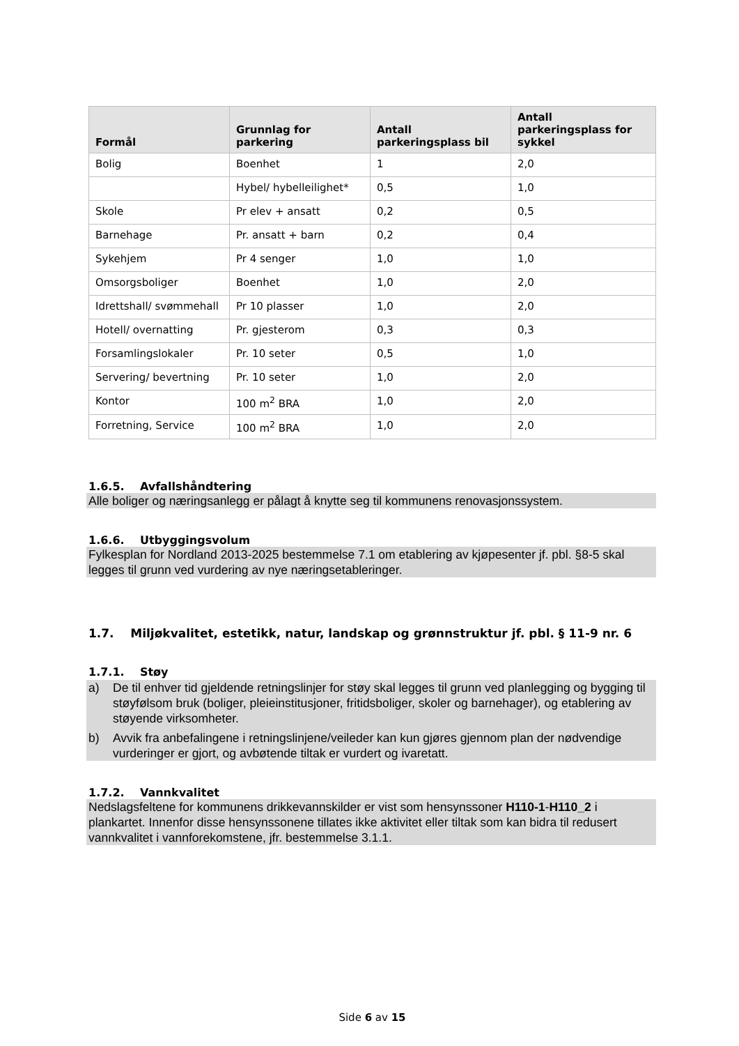| Formål | Grunnlag for parkering | Antall parkeringsplass bil | Antall parkeringsplass for sykkel |
| --- | --- | --- | --- |
| Bolig | Boenhet | 1 | 2,0 |
| | Hybel/ hybelleilighet* | 0,5 | 1,0 |
| Skole | Pr elev + ansatt | 0,2 | 0,5 |
| Barnehage | Pr. ansatt + barn | 0,2 | 0,4 |
| Sykehjem | Pr 4 senger | 1,0 | 1,0 |
| Omsorgsboliger | Boenhet | 1,0 | 2,0 |
| Idrettshall/ svømmehall | Pr 10 plasser | 1,0 | 2,0 |
| Hotell/ overnatting | Pr. gjesterom | 0,3 | 0,3 |
| Forsamlingslokaler | Pr. 10 seter | 0,5 | 1,0 |
| Servering/ bevertning | Pr. 10 seter | 1,0 | 2,0 |
| Kontor | 100 m<sup>2</sup> BRA | 1,0 | 2,0 |
| Forretning, Service | 100 m<sup>2</sup> BRA | 1,0 | 2,0 |
1.6.5. Avfallshåndtering
Alle boliger og næringsanlegg er pålagt å knytte seg til kommunens renovasjonssystem.
1.6.6. Utbyggingsvolum
Fylkesplan for Nordland 2013-2025 bestemmelse 7.1 om etablering av kjøpesenter jf. pbl. §8-5 skal legges til grunn ved vurdering av nye næringsetableringer.
1.7. Miljøkvalitet, estetikk, natur, landskap og grønnstruktur jf. pbl. § 11-9 nr. 6
1.7.1. Støy
a) De til enhver tid gjeldende retningslinjer for støy skal legges til grunn ved planlegging og bygging til støyfølsom bruk (boliger, pleieinstitusjoner, fritidsboliger, skoler og barnehager), og etablering av støyende virksomheter.
b) Avvik fra anbefalingene i retningslinjene/veileder kan kun gjøres gjennom plan der nødvendige vurderinger er gjort, og avbøtende tiltak er vurdert og ivaretatt.
1.7.2. Vannkvalitet
Nedslagsfeltene for kommunens drikkevannskilder er vist som hensynssoner H110-1-H110_2 i plankartet. Innenfor disse hensynssonene tillates ikke aktivitet eller tiltak som kan bidra til redusert vannkvalitet i vannforekomstene, jfr. bestemmelse 3.1.1.
Side 6 av 15